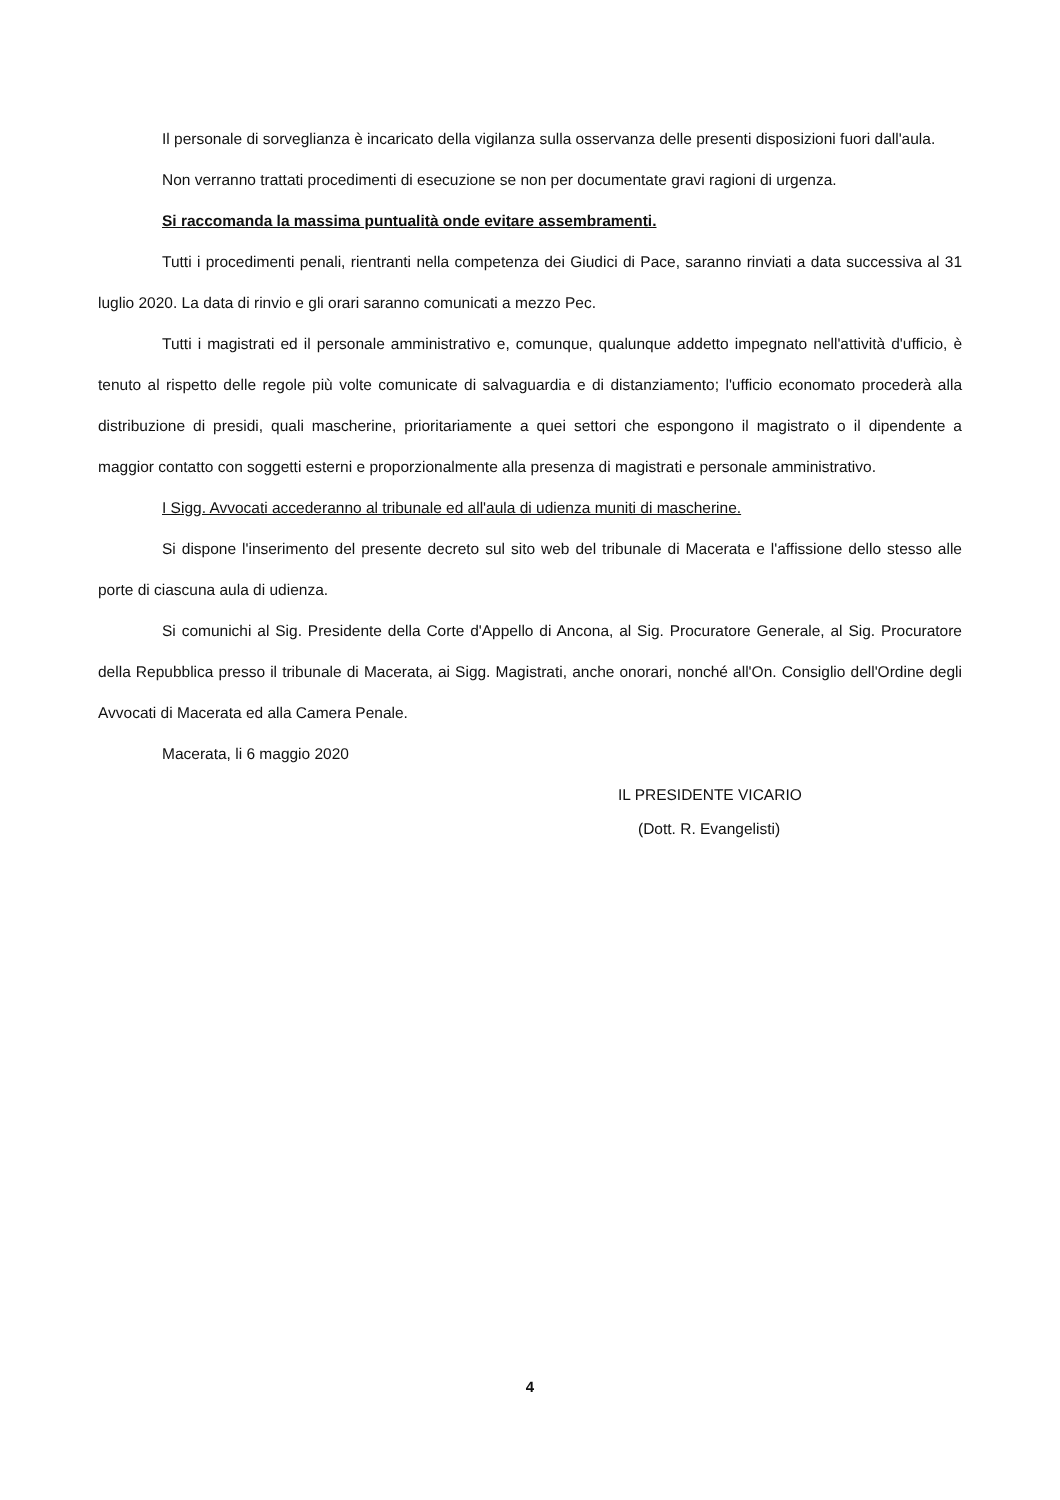Il personale di sorveglianza è incaricato della vigilanza sulla osservanza delle presenti disposizioni fuori dall'aula.
Non verranno trattati procedimenti di esecuzione se non per documentate gravi ragioni di urgenza.
Si raccomanda la massima puntualità onde evitare assembramenti.
Tutti i procedimenti penali, rientranti nella competenza dei Giudici di Pace, saranno rinviati a data successiva al 31 luglio 2020. La data di rinvio e gli orari saranno comunicati a mezzo Pec.
Tutti i magistrati ed il personale amministrativo e, comunque, qualunque addetto impegnato nell'attività d'ufficio, è tenuto al rispetto delle regole più volte comunicate di salvaguardia e di distanziamento; l'ufficio economato procederà alla distribuzione di presidi, quali mascherine, prioritariamente a quei settori che espongono il magistrato o il dipendente a maggior contatto con soggetti esterni e proporzionalmente alla presenza di magistrati e personale amministrativo.
I Sigg. Avvocati accederanno al tribunale ed all'aula di udienza muniti di mascherine.
Si dispone l'inserimento del presente decreto sul sito web del tribunale di Macerata e l'affissione dello stesso alle porte di ciascuna aula di udienza.
Si comunichi al Sig. Presidente della Corte d'Appello di Ancona, al Sig. Procuratore Generale, al Sig. Procuratore della Repubblica presso il tribunale di Macerata, ai Sigg. Magistrati, anche onorari, nonché all'On. Consiglio dell'Ordine degli Avvocati di Macerata ed alla Camera Penale.
Macerata, li 6 maggio 2020
IL PRESIDENTE VICARIO
(Dott. R. Evangelisti)
4